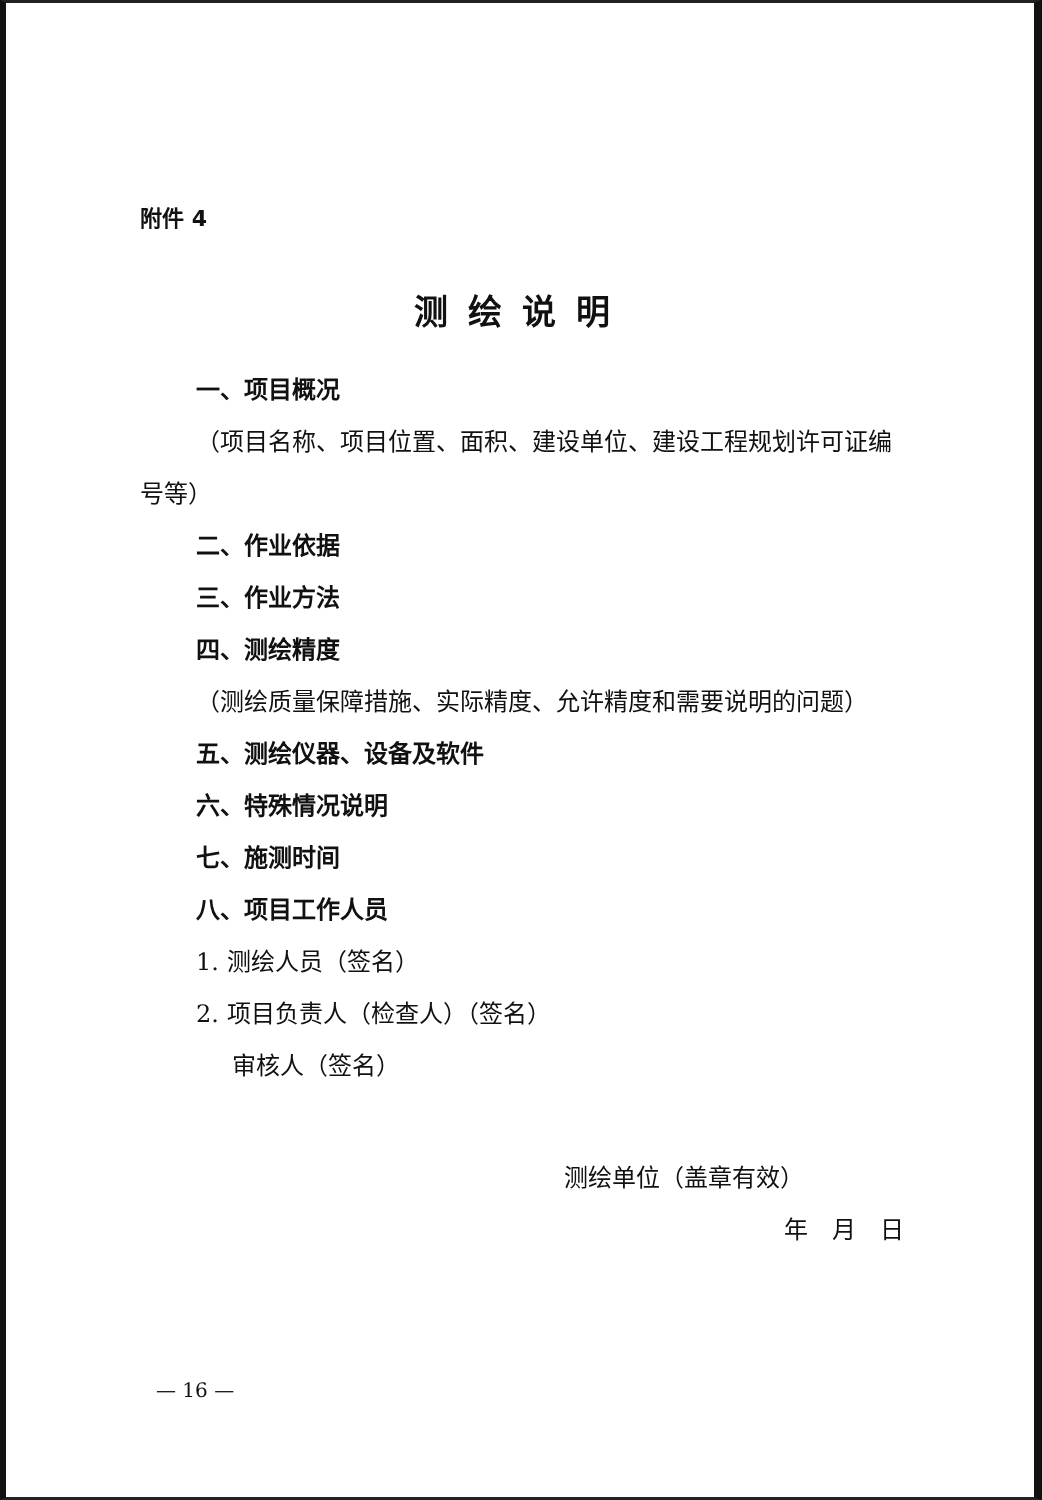附件 4
测绘说明
一、项目概况
（项目名称、项目位置、面积、建设单位、建设工程规划许可证编号等）
二、作业依据
三、作业方法
四、测绘精度
（测绘质量保障措施、实际精度、允许精度和需要说明的问题）
五、测绘仪器、设备及软件
六、特殊情况说明
七、施测时间
八、项目工作人员
1. 测绘人员（签名）
2. 项目负责人（检查人）（签名）
审核人（签名）
测绘单位（盖章有效）
年　月　日
— 16 —